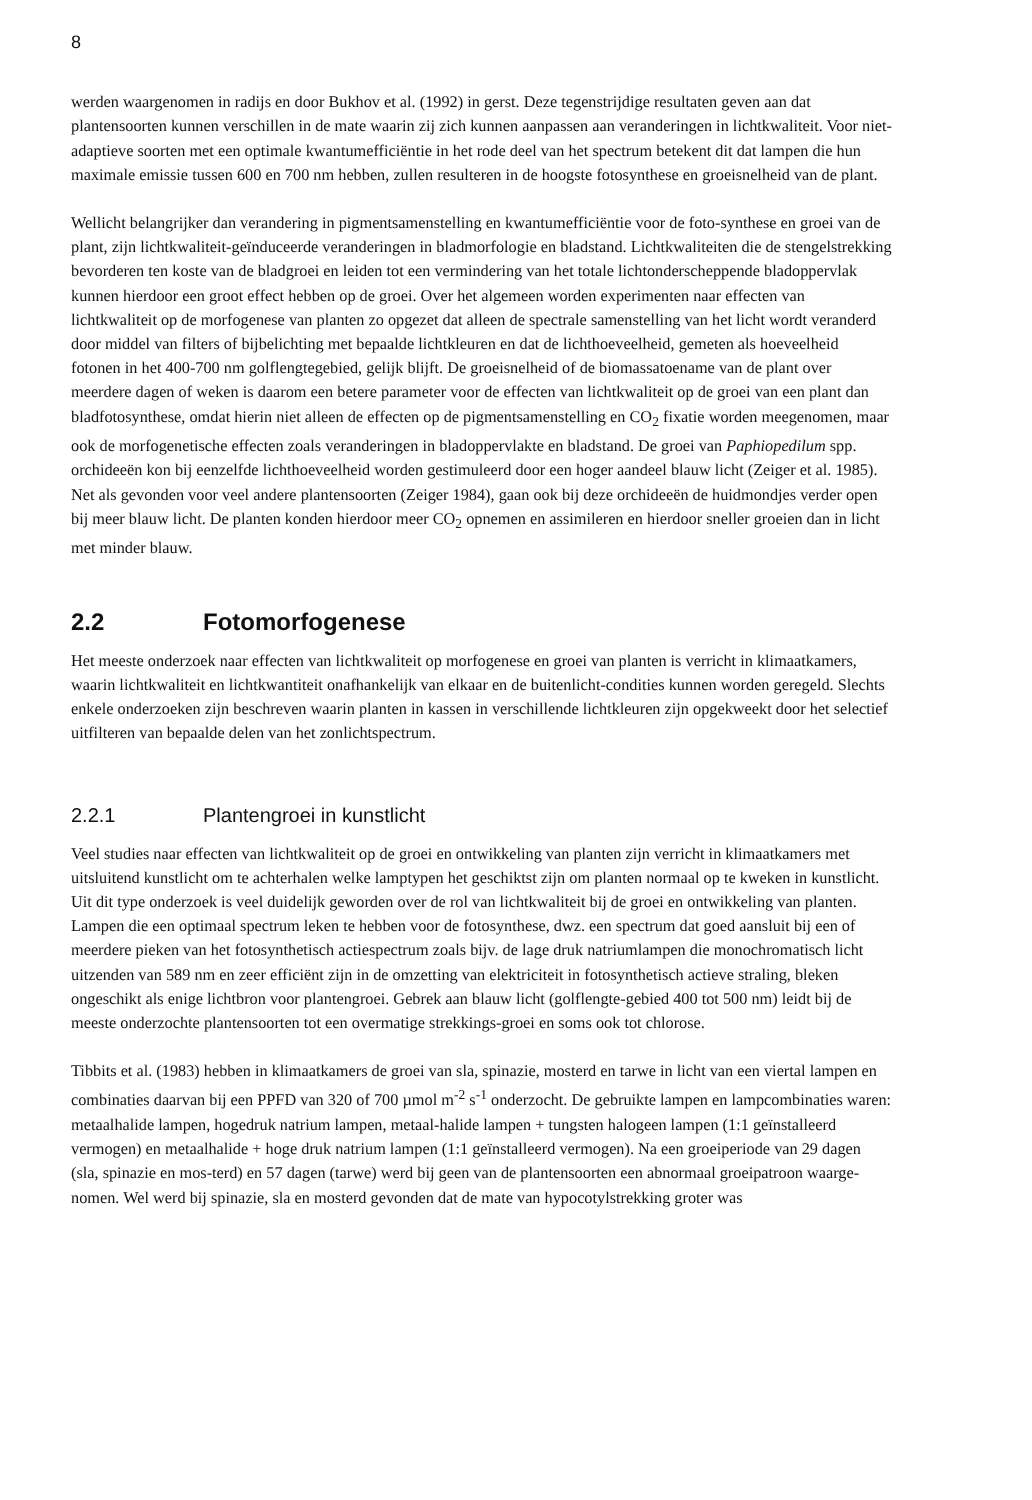8
werden waargenomen in radijs en door Bukhov et al. (1992) in gerst. Deze tegenstrijdige resultaten geven aan dat plantensoorten kunnen verschillen in de mate waarin zij zich kunnen aanpassen aan veranderingen in lichtkwaliteit. Voor niet-adaptieve soorten met een optimale kwantumefficiëntie in het rode deel van het spectrum betekent dit dat lampen die hun maximale emissie tussen 600 en 700 nm hebben, zullen resulteren in de hoogste fotosynthese en groeisnelheid van de plant.
Wellicht belangrijker dan verandering in pigmentsamenstelling en kwantumefficiëntie voor de foto-synthese en groei van de plant, zijn lichtkwaliteit-geïnduceerde veranderingen in bladmorfologie en bladstand. Lichtkwaliteiten die de stengelstrekking bevorderen ten koste van de bladgroei en leiden tot een vermindering van het totale lichtonderscheppende bladoppervlak kunnen hierdoor een groot effect hebben op de groei. Over het algemeen worden experimenten naar effecten van lichtkwaliteit op de morfogenese van planten zo opgezet dat alleen de spectrale samenstelling van het licht wordt veranderd door middel van filters of bijbelichting met bepaalde lichtkleuren en dat de lichthoeveelheid, gemeten als hoeveelheid fotonen in het 400-700 nm golflengtegebied, gelijk blijft. De groeisnelheid of de biomassatoename van de plant over meerdere dagen of weken is daarom een betere parameter voor de effecten van lichtkwaliteit op de groei van een plant dan bladfotosynthese, omdat hierin niet alleen de effecten op de pigmentsamenstelling en CO<sub>2</sub> fixatie worden meegenomen, maar ook de morfogenetische effecten zoals veranderingen in bladoppervlakte en bladstand. De groei van Paphiopedilum spp. orchideeën kon bij eenzelfde lichthoeveelheid worden gestimuleerd door een hoger aandeel blauw licht (Zeiger et al. 1985). Net als gevonden voor veel andere plantensoorten (Zeiger 1984), gaan ook bij deze orchideeën de huidmondjes verder open bij meer blauw licht. De planten konden hierdoor meer CO<sub>2</sub> opnemen en assimileren en hierdoor sneller groeien dan in licht met minder blauw.
2.2 Fotomorfogenese
Het meeste onderzoek naar effecten van lichtkwaliteit op morfogenese en groei van planten is verricht in klimaatkamers, waarin lichtkwaliteit en lichtkwantiteit onafhankelijk van elkaar en de buitenlicht-condities kunnen worden geregeld. Slechts enkele onderzoeken zijn beschreven waarin planten in kassen in verschillende lichtkleuren zijn opgekweekt door het selectief uitfilteren van bepaalde delen van het zonlichtspectrum.
2.2.1 Plantengroei in kunstlicht
Veel studies naar effecten van lichtkwaliteit op de groei en ontwikkeling van planten zijn verricht in klimaatkamers met uitsluitend kunstlicht om te achterhalen welke lamptypen het geschiktst zijn om planten normaal op te kweken in kunstlicht. Uit dit type onderzoek is veel duidelijk geworden over de rol van lichtkwaliteit bij de groei en ontwikkeling van planten. Lampen die een optimaal spectrum leken te hebben voor de fotosynthese, dwz. een spectrum dat goed aansluit bij een of meerdere pieken van het fotosynthetisch actiespectrum zoals bijv. de lage druk natriumlampen die monochromatisch licht uitzenden van 589 nm en zeer efficiënt zijn in de omzetting van elektriciteit in fotosynthetisch actieve straling, bleken ongeschikt als enige lichtbron voor plantengroei. Gebrek aan blauw licht (golflengte-gebied 400 tot 500 nm) leidt bij de meeste onderzochte plantensoorten tot een overmatige strekkings-groei en soms ook tot chlorose.
Tibbits et al. (1983) hebben in klimaatkamers de groei van sla, spinazie, mosterd en tarwe in licht van een viertal lampen en combinaties daarvan bij een PPFD van 320 of 700 µmol m<sup>-2</sup> s<sup>-1</sup> onderzocht. De gebruikte lampen en lampcombinaties waren: metaalhalide lampen, hogedruk natrium lampen, metaal-halide lampen + tungsten halogeen lampen (1:1 geïnstalleerd vermogen) en metaalhalide + hoge druk natrium lampen (1:1 geïnstalleerd vermogen). Na een groeiperiode van 29 dagen (sla, spinazie en mos-terd) en 57 dagen (tarwe) werd bij geen van de plantensoorten een abnormaal groeipatroon waarge-nomen. Wel werd bij spinazie, sla en mosterd gevonden dat de mate van hypocotylstrekking groter was